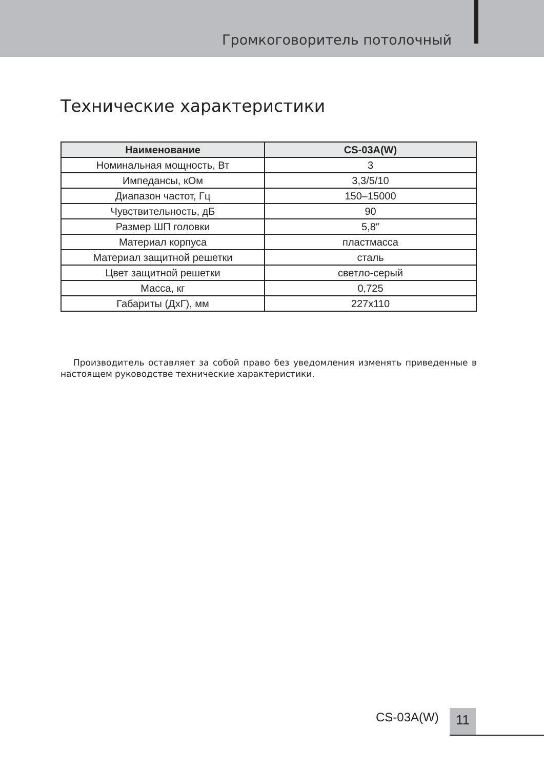Громкоговоритель потолочный
Технические характеристики
| Наименование | CS-03A(W) |
| --- | --- |
| Номинальная мощность, Вт | 3 |
| Импедансы, кОм | 3,3/5/10 |
| Диапазон частот, Гц | 150–15000 |
| Чувствительность, дБ | 90 |
| Размер ШП головки | 5,8″ |
| Материал корпуса | пластмасса |
| Материал защитной решетки | сталь |
| Цвет защитной решетки | светло-серый |
| Масса, кг | 0,725 |
| Габариты (ДхГ), мм | 227x110 |
Производитель оставляет за собой право без уведомления изменять приведенные в настоящем руководстве технические характеристики.
CS-03A(W) 11